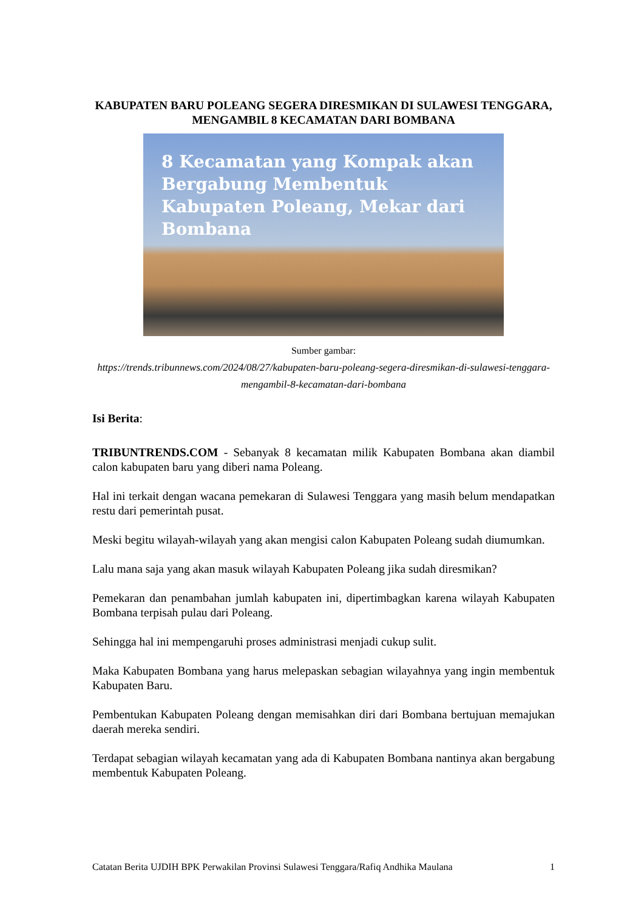KABUPATEN BARU POLEANG SEGERA DIRESMIKAN DI SULAWESI TENGGARA, MENGAMBIL 8 KECAMATAN DARI BOMBANA
8 Kecamatan yang Kompak akan Bergabung Membentuk Kabupaten Poleang, Mekar dari Bombana
Sumber gambar:
https://trends.tribunnews.com/2024/08/27/kabupaten-baru-poleang-segera-diresmikan-di-sulawesi-tenggara-mengambil-8-kecamatan-dari-bombana
Isi Berita:
TRIBUNTRENDS.COM - Sebanyak 8 kecamatan milik Kabupaten Bombana akan diambil calon kabupaten baru yang diberi nama Poleang.
Hal ini terkait dengan wacana pemekaran di Sulawesi Tenggara yang masih belum mendapatkan restu dari pemerintah pusat.
Meski begitu wilayah-wilayah yang akan mengisi calon Kabupaten Poleang sudah diumumkan.
Lalu mana saja yang akan masuk wilayah Kabupaten Poleang jika sudah diresmikan?
Pemekaran dan penambahan jumlah kabupaten ini, dipertimbagkan karena wilayah Kabupaten Bombana terpisah pulau dari Poleang.
Sehingga hal ini mempengaruhi proses administrasi menjadi cukup sulit.
Maka Kabupaten Bombana yang harus melepaskan sebagian wilayahnya yang ingin membentuk Kabupaten Baru.
Pembentukan Kabupaten Poleang dengan memisahkan diri dari Bombana bertujuan memajukan daerah mereka sendiri.
Terdapat sebagian wilayah kecamatan yang ada di Kabupaten Bombana nantinya akan bergabung membentuk Kabupaten Poleang.
Catatan Berita UJDIH BPK Perwakilan Provinsi Sulawesi Tenggara/Rafiq Andhika Maulana 1